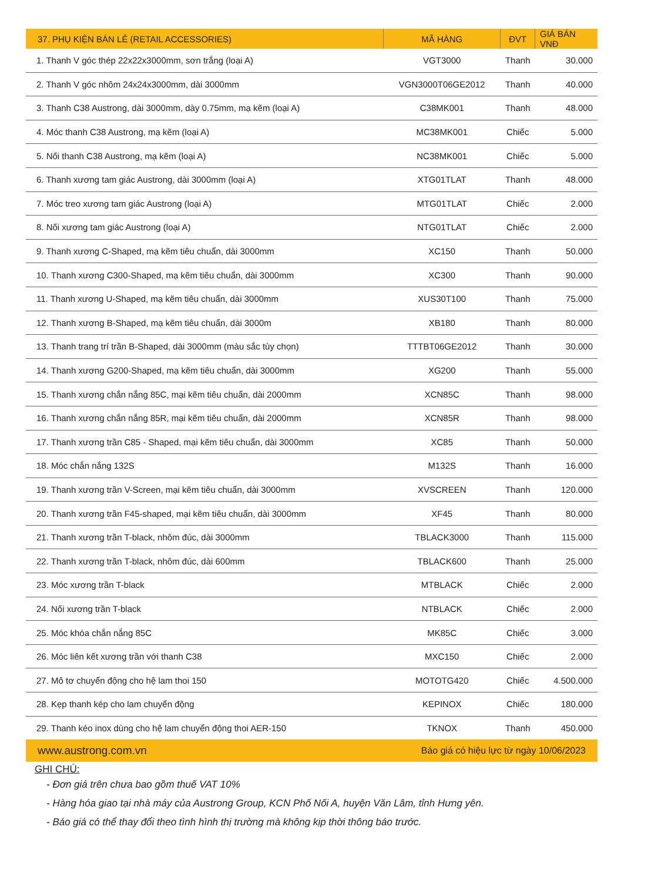| 37. PHỤ KIỆN BÁN LẺ (RETAIL ACCESSORIES) | MÃ HÀNG | ĐVT | GIÁ BÁN VNĐ |
| --- | --- | --- | --- |
| 1. Thanh V góc thép 22x22x3000mm, sơn trắng (loại A) | VGT3000 | Thanh | 30.000 |
| 2. Thanh V góc nhôm 24x24x3000mm, dài 3000mm | VGN3000T06GE2012 | Thanh | 40.000 |
| 3. Thanh C38 Austrong, dài 3000mm, dày 0.75mm, mạ kẽm (loại A) | C38MK001 | Thanh | 48.000 |
| 4. Móc thanh C38 Austrong, mạ kẽm (loại A) | MC38MK001 | Chiếc | 5.000 |
| 5. Nối thanh C38 Austrong, mạ kẽm (loại A) | NC38MK001 | Chiếc | 5.000 |
| 6. Thanh xương tam giác Austrong, dài 3000mm (loại A) | XTG01TLAT | Thanh | 48.000 |
| 7. Móc treo xương tam giác Austrong (loại A) | MTG01TLAT | Chiếc | 2.000 |
| 8. Nối xương tam giác Austrong (loại A) | NTG01TLAT | Chiếc | 2.000 |
| 9. Thanh xương C-Shaped, mạ kẽm tiêu chuẩn, dài 3000mm | XC150 | Thanh | 50.000 |
| 10. Thanh xương C300-Shaped, mạ kẽm tiêu chuẩn, dài 3000mm | XC300 | Thanh | 90.000 |
| 11. Thanh xương U-Shaped, mạ kẽm tiêu chuẩn, dài 3000mm | XUS30T100 | Thanh | 75.000 |
| 12. Thanh xương B-Shaped, mạ kẽm tiêu chuẩn, dài 3000m | XB180 | Thanh | 80.000 |
| 13. Thanh trang trí trần B-Shaped, dài 3000mm (màu sắc tùy chọn) | TTTBT06GE2012 | Thanh | 30.000 |
| 14. Thanh xương G200-Shaped, mạ kẽm tiêu chuẩn, dài 3000mm | XG200 | Thanh | 55.000 |
| 15. Thanh xương chắn nắng 85C, mại kẽm tiêu chuẩn, dài 2000mm | XCN85C | Thanh | 98.000 |
| 16. Thanh xương chắn nắng 85R, mại kẽm tiêu chuẩn, dài 2000mm | XCN85R | Thanh | 98.000 |
| 17. Thanh xương trần C85 - Shaped, mại kẽm tiêu chuẩn, dài 3000mm | XC85 | Thanh | 50.000 |
| 18. Móc chắn nắng 132S | M132S | Thanh | 16.000 |
| 19. Thanh xương trần V-Screen, mại kẽm tiêu chuẩn, dài 3000mm | XVSCREEN | Thanh | 120.000 |
| 20. Thanh xương trần F45-shaped, mại kẽm tiêu chuẩn, dài 3000mm | XF45 | Thanh | 80.000 |
| 21. Thanh xương trần T-black, nhôm đúc, dài 3000mm | TBLACK3000 | Thanh | 115.000 |
| 22. Thanh xương trần T-black, nhôm đúc, dài 600mm | TBLACK600 | Thanh | 25.000 |
| 23. Móc xương trần T-black | MTBLACK | Chiếc | 2.000 |
| 24. Nối xương trần T-black | NTBLACK | Chiếc | 2.000 |
| 25. Móc khóa chắn nắng 85C | MK85C | Chiếc | 3.000 |
| 26. Móc liên kết xương trần với thanh C38 | MXC150 | Chiếc | 2.000 |
| 27. Mô tơ chuyển động cho hệ lam thoi 150 | MOTOTG420 | Chiếc | 4.500.000 |
| 28. Kẹp thanh kép cho lam chuyển động | KEPINOX | Chiếc | 180.000 |
| 29. Thanh kéo inox dùng cho hệ lam chuyển động thoi AER-150 | TKNOX | Thanh | 450.000 |
www.austrong.com.vn Báo giá có hiệu lực từ ngày 10/06/2023
GHI CHÚ:
- Đơn giá trên chưa bao gồm thuế VAT 10%
- Hàng hóa giao tại nhà máy của Austrong Group, KCN Phố Nối A, huyện Văn Lâm, tỉnh Hưng yên.
- Báo giá có thể thay đổi theo tình hình thị trường mà không kịp thời thông báo trước.